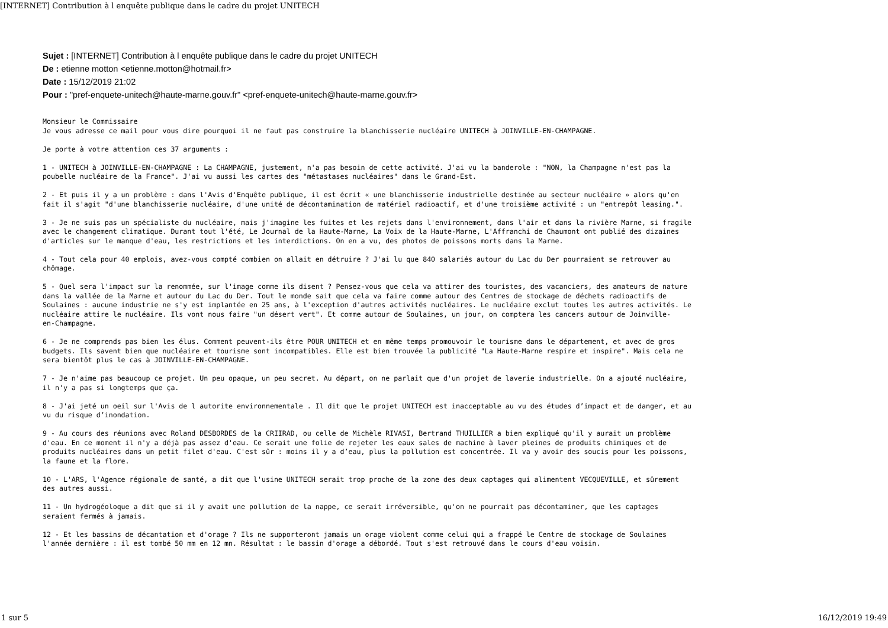[INTERNET] Contribution à l enquête publique dans le cadre du projet UNITECH
Sujet : [INTERNET] Contribution à l enquête publique dans le cadre du projet UNITECH
De : etienne motton <etienne.motton@hotmail.fr>
Date : 15/12/2019 21:02
Pour : "pref-enquete-unitech@haute-marne.gouv.fr" <pref-enquete-unitech@haute-marne.gouv.fr>
Monsieur le Commissaire Je vous adresse ce mail pour vous dire pourquoi il ne faut pas construire la blanchisserie nucléaire UNITECH à JOINVILLE-EN-CHAMPAGNE.
Je porte à votre attention ces 37 arguments :
1 - UNITECH à JOINVILLE-EN-CHAMPAGNE : La CHAMPAGNE, justement, n'a pas besoin de cette activité. J'ai vu la banderole : "NON, la Champagne n'est pas la poubelle nucléaire de la France". J'ai vu aussi les cartes des "métastases nucléaires" dans le Grand-Est.
2 - Et puis il y a un problème : dans l'Avis d'Enquête publique, il est écrit « une blanchisserie industrielle destinée au secteur nucléaire » alors qu'en fait il s'agit "d'une blanchisserie nucléaire, d'une unité de décontamination de matériel radioactif, et d'une troisième activité : un "entrepôt leasing.".
3 - Je ne suis pas un spécialiste du nucléaire, mais j'imagine les fuites et les rejets dans l'environnement, dans l'air et dans la rivière Marne, si fragile avec le changement climatique. Durant tout l'été, Le Journal de la Haute-Marne, La Voix de la Haute-Marne, L'Affranchi de Chaumont ont publié des dizaines d'articles sur le manque d'eau, les restrictions et les interdictions. On en a vu, des photos de poissons morts dans la Marne.
4 - Tout cela pour 40 emplois, avez-vous compté combien on allait en détruire ? J'ai lu que 840 salariés autour du Lac du Der pourraient se retrouver au chômage.
5 - Quel sera l'impact sur la renommée, sur l'image comme ils disent ? Pensez-vous que cela va attirer des touristes, des vacanciers, des amateurs de nature dans la vallée de la Marne et autour du Lac du Der. Tout le monde sait que cela va faire comme autour des Centres de stockage de déchets radioactifs de Soulaines : aucune industrie ne s'y est implantée en 25 ans, à l'exception d'autres activités nucléaires. Le nucléaire exclut toutes les autres activités. Le nucléaire attire le nucléaire. Ils vont nous faire "un désert vert". Et comme autour de Soulaines, un jour, on comptera les cancers autour de Joinville- en-Champagne.
6 - Je ne comprends pas bien les élus. Comment peuvent-ils être POUR UNITECH et en même temps promouvoir le tourisme dans le département, et avec de gros budgets. Ils savent bien que nucléaire et tourisme sont incompatibles. Elle est bien trouvée la publicité "La Haute-Marne respire et inspire". Mais cela ne sera bientôt plus le cas à JOINVILLE-EN-CHAMPAGNE.
7 - Je n'aime pas beaucoup ce projet. Un peu opaque, un peu secret. Au départ, on ne parlait que d'un projet de laverie industrielle. On a ajouté nucléaire, il n'y a pas si longtemps que ça.
8 - J'ai jeté un oeil sur l'Avis de l autorite environnementale . Il dit que le projet UNITECH est inacceptable au vu des études d’impact et de danger, et au vu du risque d’inondation.
9 - Au cours des réunions avec Roland DESBORDES de la CRIIRAD, ou celle de Michèle RIVASI, Bertrand THUILLIER a bien expliqué qu'il y aurait un problème d'eau. En ce moment il n'y a déjà pas assez d'eau. Ce serait une folie de rejeter les eaux sales de machine à laver pleines de produits chimiques et de produits nucléaires dans un petit filet d'eau. C'est sûr : moins il y a d’eau, plus la pollution est concentrée. Il va y avoir des soucis pour les poissons, la faune et la flore.
10 - L'ARS, l'Agence régionale de santé, a dit que l'usine UNITECH serait trop proche de la zone des deux captages qui alimentent VECQUEVILLE, et sûrement des autres aussi.
11 - Un hydrogéoloque a dit que si il y avait une pollution de la nappe, ce serait irréversible, qu'on ne pourrait pas décontaminer, que les captages seraient fermés à jamais.
12 - Et les bassins de décantation et d'orage ? Ils ne supporteront jamais un orage violent comme celui qui a frappé le Centre de stockage de Soulaines l'année dernière : il est tombé 50 mm en 12 mn. Résultat : le bassin d'orage a débordé. Tout s'est retrouvé dans le cours d'eau voisin.
1 sur 5 16/12/2019 19:49